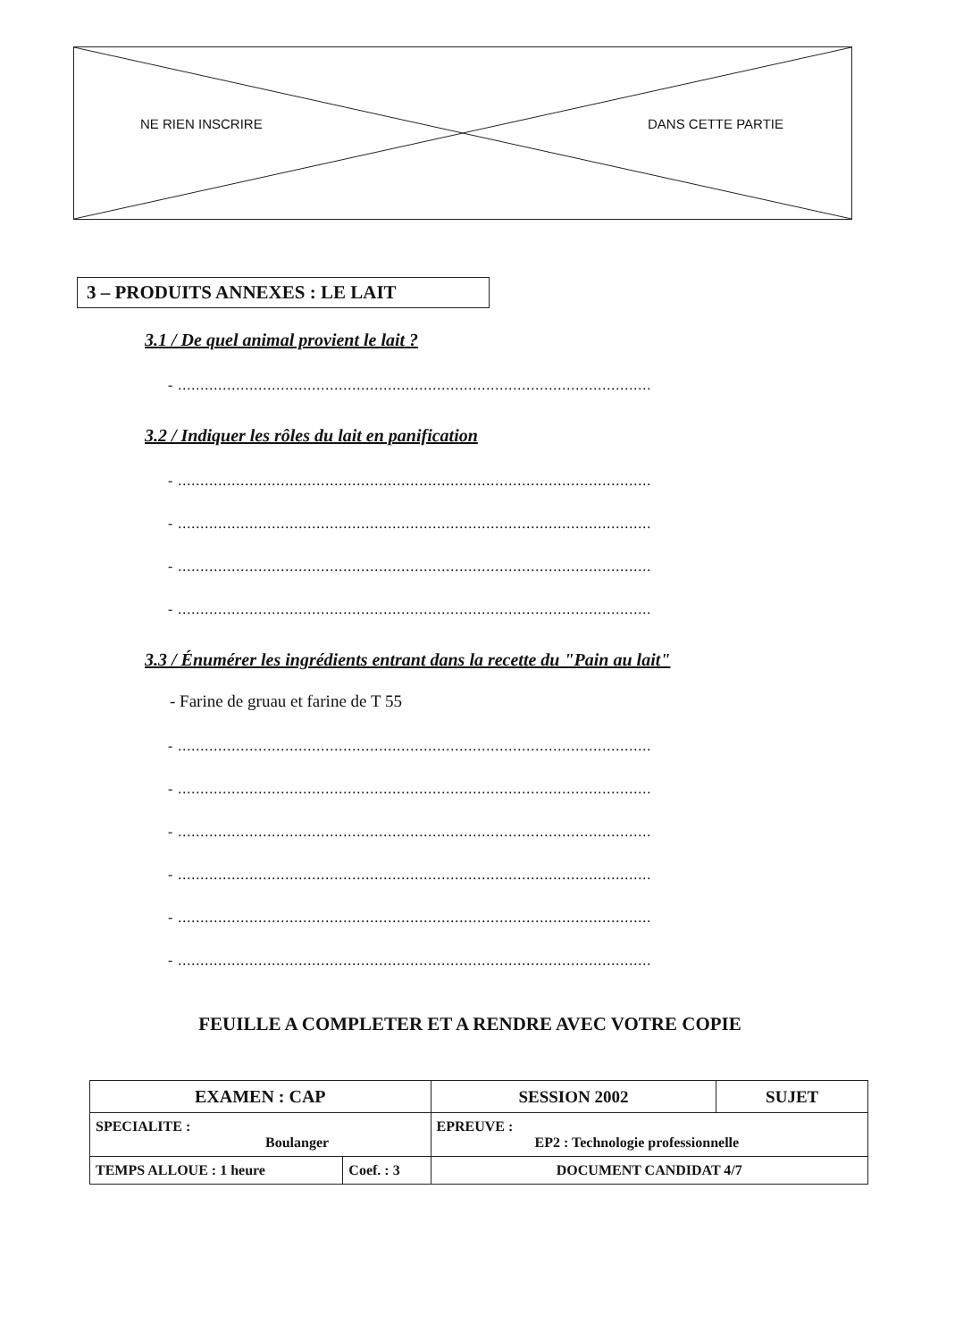NE RIEN INSCRIRE DANS CETTE PARTIE
3 – PRODUITS ANNEXES : LE LAIT
3.1 / De quel animal provient le lait ?
- ..........................................................................................................
3.2 / Indiquer les rôles du lait en panification
- ..........................................................................................................
- ..........................................................................................................
- ..........................................................................................................
- ..........................................................................................................
3.3 / Énumérer les ingrédients entrant dans la recette du "Pain au lait"
- Farine de gruau et farine de T 55
- ..........................................................................................................
- ..........................................................................................................
- ..........................................................................................................
- ..........................................................................................................
- ..........................................................................................................
- ..........................................................................................................
FEUILLE A COMPLETER ET A RENDRE AVEC VOTRE COPIE
| EXAMEN : CAP | | SESSION 2002 | SUJET |
| SPECIALITE : Boulanger | | EPREUVE : EP2 : Technologie professionnelle | |
| TEMPS ALLOUE : 1 heure | Coef. : 3 | DOCUMENT CANDIDAT 4/7 | |